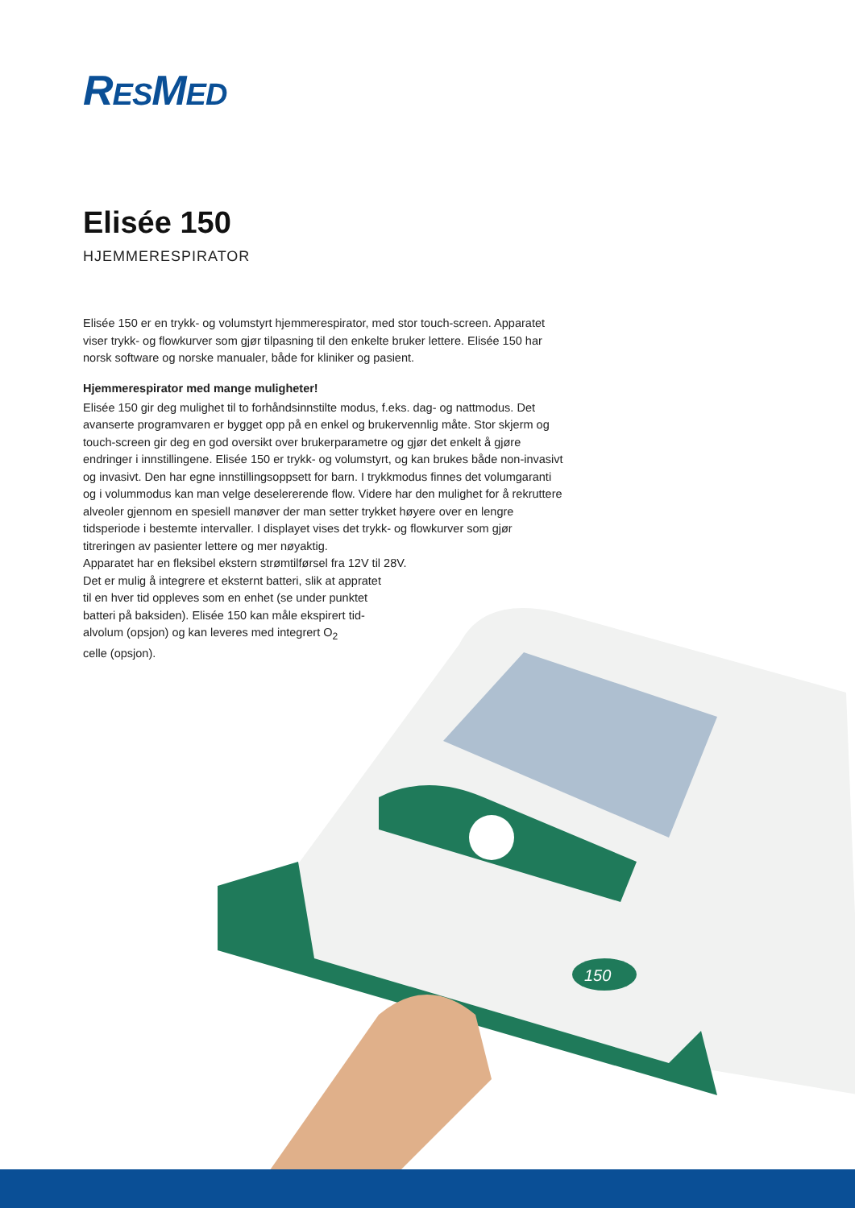RESMED
150
Elisée 150
HJEMMERESPIRATOR
Elisée 150 er en trykk- og volumstyrt hjemmerespirator, med stor touch-screen. Apparatet viser trykk- og flowkurver som gjør tilpasning til den enkelte bruker lettere. Elisée 150 har norsk software og norske manualer, både for kliniker og pasient.
Hjemmerespirator med mange muligheter!
Elisée 150 gir deg mulighet til to forhåndsinnstilte modus, f.eks. dag- og nattmodus. Det avanserte programvaren er bygget opp på en enkel og brukervennlig måte. Stor skjerm og touch-screen gir deg en god oversikt over brukerparametre og gjør det enkelt å gjøre endringer i innstillingene. Elisée 150 er trykk- og volumstyrt, og kan brukes både non-invasivt og invasivt. Den har egne innstillingsoppsett for barn. I trykkmodus finnes det volumgaranti og i volummodus kan man velge deselererende flow. Videre har den mulighet for å rekruttere alveoler gjennom en spesiell manøver der man setter trykket høyere over en lengre tidsperiode i bestemte intervaller. I displayet vises det trykk- og flowkurver som gjør titreringen av pasienter lettere og mer nøyaktig.
Apparatet har en fleksibel ekstern strømtilførsel fra 12V til 28V.
Det er mulig å integrere et eksternt batteri, slik at appratet
til en hver tid oppleves som en enhet (se under punktet
batteri på baksiden). Elisée 150 kan måle ekspirert tid-
alvolum (opsjon) og kan leveres med integrert O<sub>2</sub>
celle (opsjon).